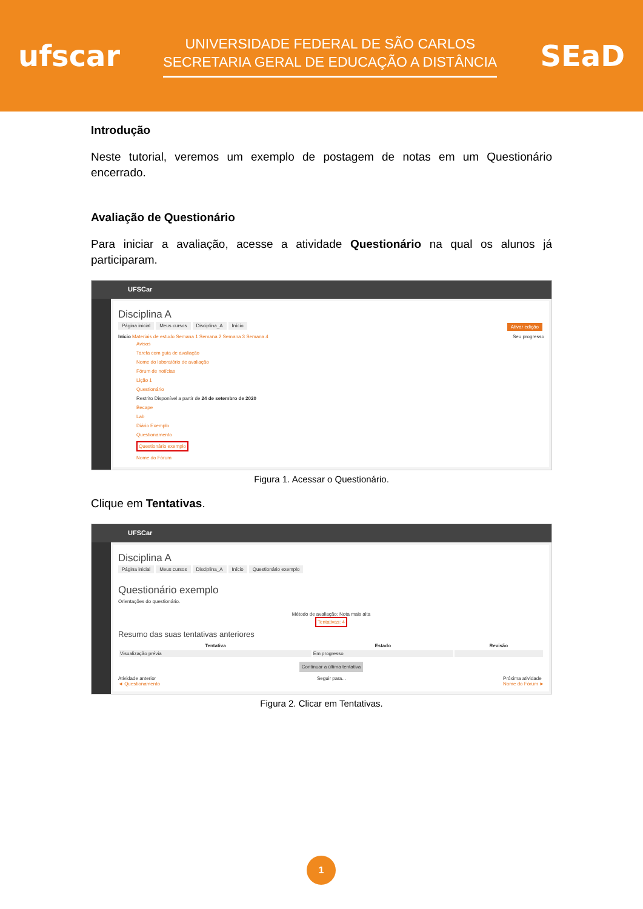ufscar
UNIVERSIDADE FEDERAL DE SÃO CARLOS
SECRETARIA GERAL DE EDUCAÇÃO A DISTÂNCIA
SEaD
Introdução
Neste tutorial, veremos um exemplo de postagem de notas em um Questionário encerrado.
Avaliação de Questionário
Para iniciar a avaliação, acesse a atividade Questionário na qual os alunos já participaram.
UFSCar
Disciplina A
Página inicial Meus cursos Disciplina_A Início Ativar edição
Início Materiais de estudo Semana 1 Semana 2 Semana 3 Semana 4 Seu progresso
Avisos
Tarefa com guia de avaliação
Nome do laboratório de avaliação
Fórum de notícias
Lição 1
Questionário
Restrito Disponível a partir de 24 de setembro de 2020
Becape
Lab
Diário Exemplo
Questionamento
Questionário exemplo
Nome do Fórum
Figura 1. Acessar o Questionário.
Clique em Tentativas.
UFSCar
Disciplina A
Página inicial Meus cursos Disciplina_A Início Questionário exemplo
Questionário exemplo
Orientações do questionário.
Método de avaliação: Nota mais alta
Tentativas: 4
Resumo das suas tentativas anteriores
| Tentativa | Estado | Revisão |
| --- | --- | --- |
| Visualização prévia | Em progresso | |
Continuar a última tentativa
Atividade anterior
◄ Questionamento
Seguir para... Próxima atividade
Nome do Fórum ►
Figura 2. Clicar em Tentativas.
1